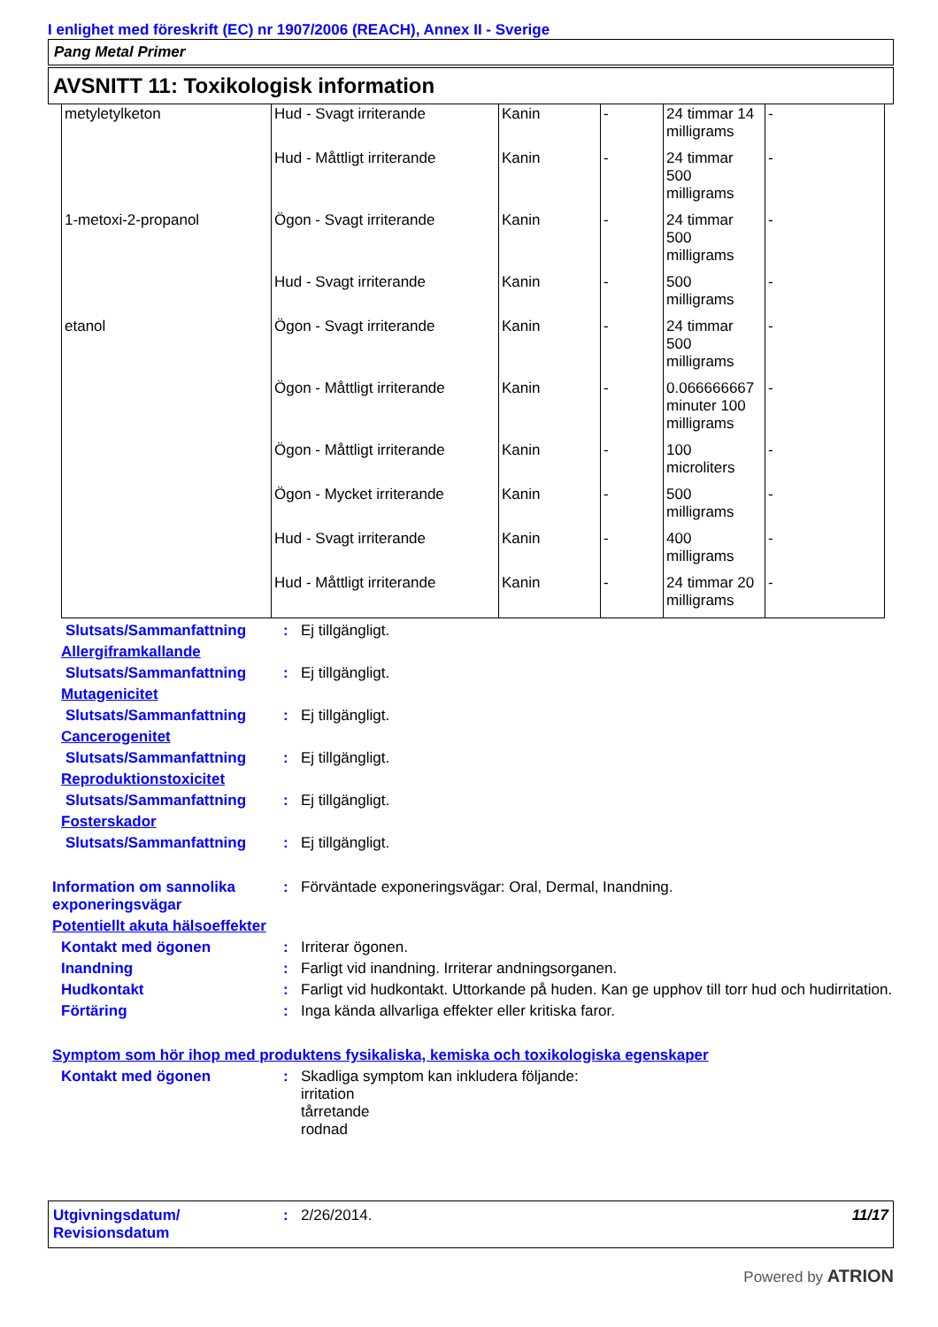I enlighet med föreskrift (EC) nr 1907/2006 (REACH), Annex II - Sverige
Pang Metal Primer
AVSNITT 11: Toxikologisk information
| metyletylketon | Hud - Svagt irriterande | Kanin | - | 24 timmar 14 milligrams | - |
| | Hud - Måttligt irriterande | Kanin | - | 24 timmar 500 milligrams | - |
| 1-metoxi-2-propanol | Ögon - Svagt irriterande | Kanin | - | 24 timmar 500 milligrams | - |
| | Hud - Svagt irriterande | Kanin | - | 500 milligrams | - |
| etanol | Ögon - Svagt irriterande | Kanin | - | 24 timmar 500 milligrams | - |
| | Ögon - Måttligt irriterande | Kanin | - | 0.066666667 minuter 100 milligrams | - |
| | Ögon - Måttligt irriterande | Kanin | - | 100 microliters | - |
| | Ögon - Mycket irriterande | Kanin | - | 500 milligrams | - |
| | Hud - Svagt irriterande | Kanin | - | 400 milligrams | - |
| | Hud - Måttligt irriterande | Kanin | - | 24 timmar 20 milligrams | - |
Slutsats/Sammanfattning : Ej tillgängligt.
Allergiframkallande
Slutsats/Sammanfattning : Ej tillgängligt.
Mutagenicitet
Slutsats/Sammanfattning : Ej tillgängligt.
Cancerogenitet
Slutsats/Sammanfattning : Ej tillgängligt.
Reproduktionstoxicitet
Slutsats/Sammanfattning : Ej tillgängligt.
Fosterskador
Slutsats/Sammanfattning : Ej tillgängligt.
Information om sannolika exponeringsvägar
: Förväntade exponeringsvägar: Oral, Dermal, Inandning.
Potentiellt akuta hälsoeffekter
Kontakt med ögonen : Irriterar ögonen.
Inandning : Farligt vid inandning. Irriterar andningsorganen.
Hudkontakt : Farligt vid hudkontakt. Uttorkande på huden. Kan ge upphov till torr hud och hudirritation.
Förtäring : Inga kända allvarliga effekter eller kritiska faror.
Symptom som hör ihop med produktens fysikaliska, kemiska och toxikologiska egenskaper
Kontakt med ögonen : Skadliga symptom kan inkludera följande:
irritation
tårretande
rodnad
Utgivningsdatum/ Revisionsdatum
: 2/26/2014. 11/17
Powered by ATRION